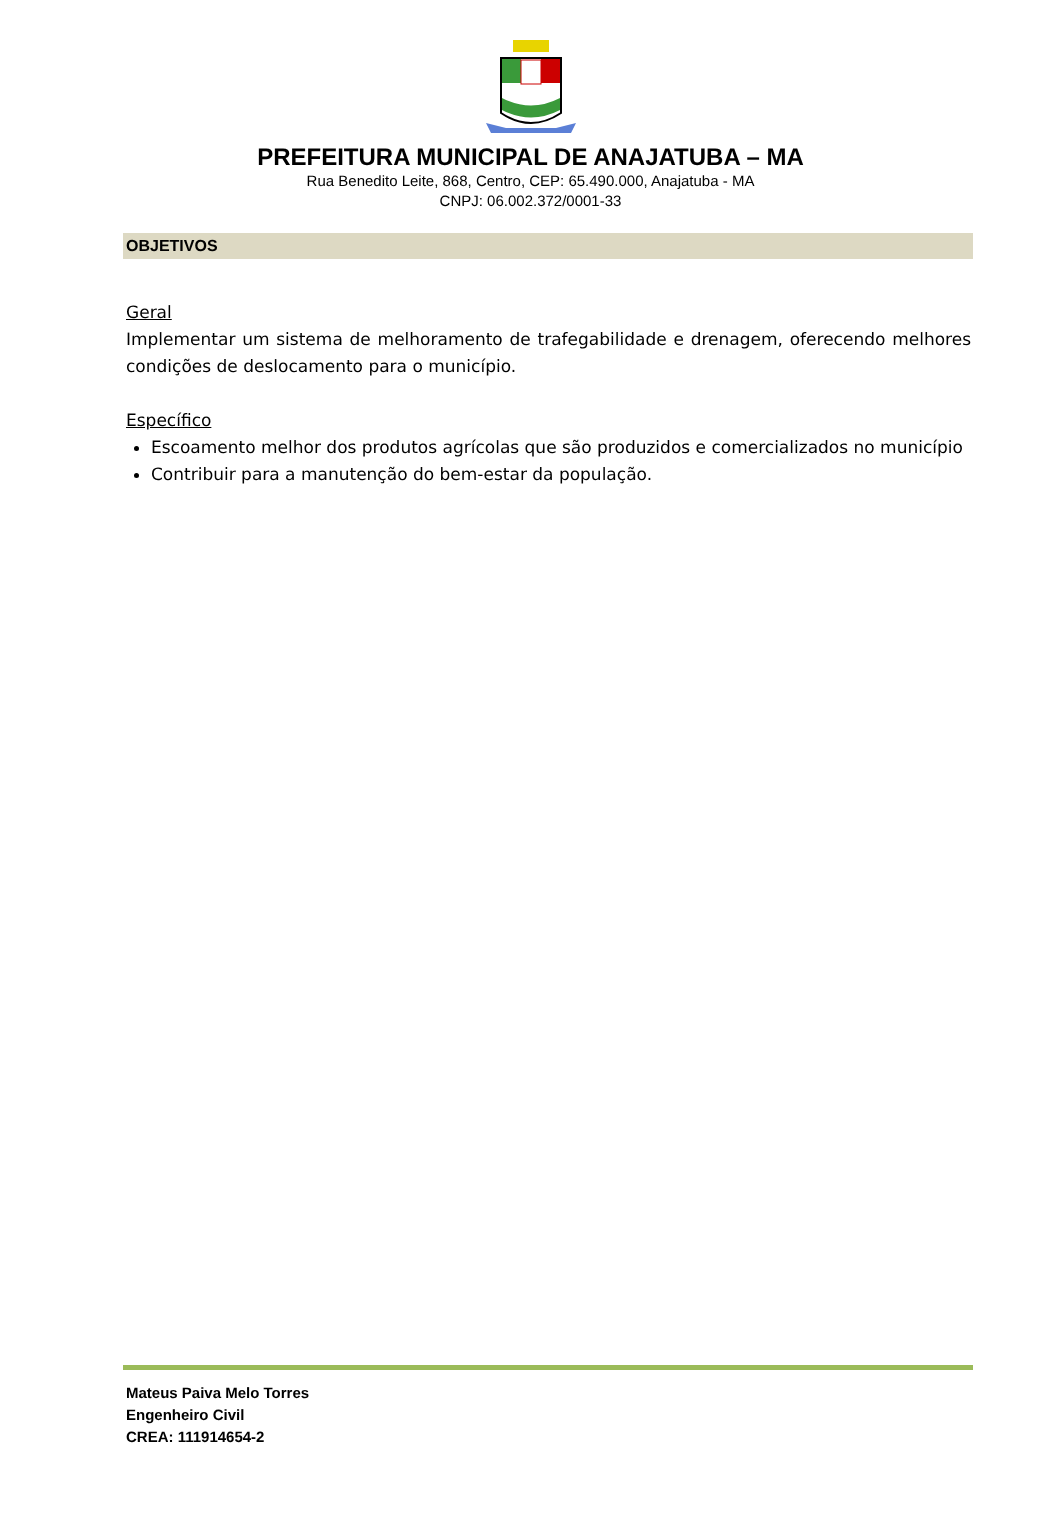PREFEITURA MUNICIPAL DE ANAJATUBA – MA
Rua Benedito Leite, 868, Centro, CEP: 65.490.000, Anajatuba - MA
CNPJ: 06.002.372/0001-33
OBJETIVOS
Geral
Implementar um sistema de melhoramento de trafegabilidade e drenagem, oferecendo melhores condições de deslocamento para o município.
Específico
Escoamento melhor dos produtos agrícolas que são produzidos e comercializados no município
Contribuir para a manutenção do bem-estar da população.
Mateus Paiva Melo Torres
Engenheiro Civil
CREA: 111914654-2